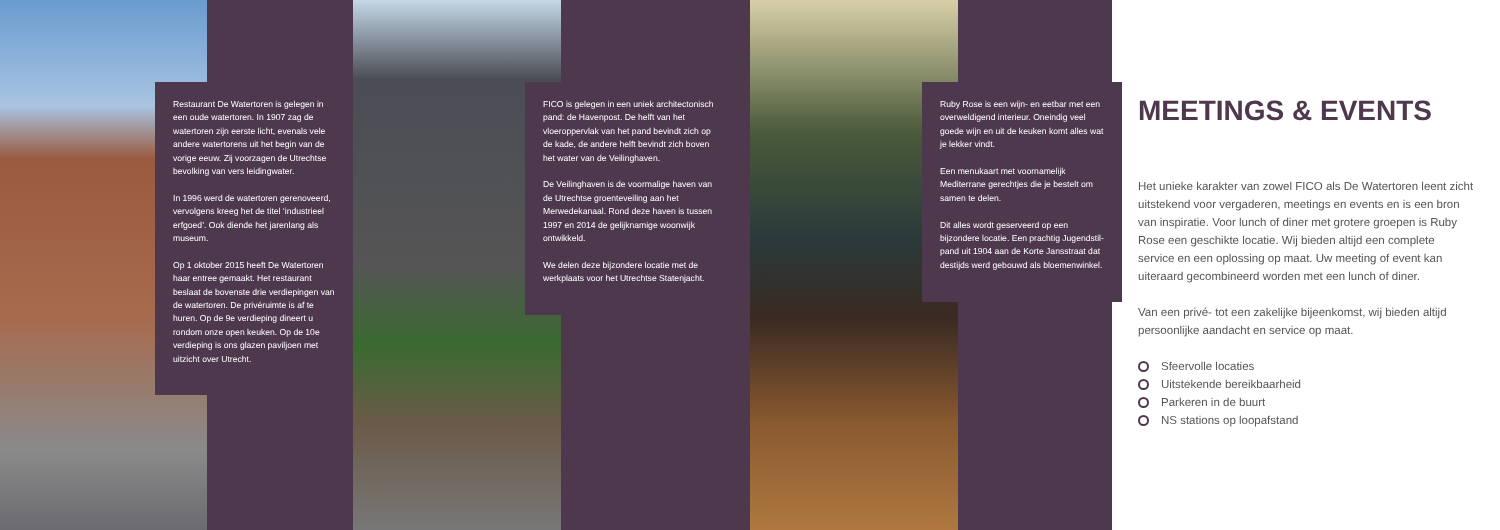Restaurant De Watertoren is gelegen in een oude watertoren. In 1907 zag de watertoren zijn eerste licht, evenals vele andere watertorens uit het begin van de vorige eeuw. Zij voorzagen de Utrechtse bevolking van vers leidingwater.
In 1996 werd de watertoren gerenoveerd, vervolgens kreeg het de titel ‘industrieel erfgoed’. Ook diende het jarenlang als museum.
Op 1 oktober 2015 heeft De Watertoren haar entree gemaakt. Het restaurant beslaat de bovenste drie verdiepingen van de watertoren. De privéruimte is af te huren. Op de 9e verdieping dineert u rondom onze open keuken. Op de 10e verdieping is ons glazen paviljoen met uitzicht over Utrecht.
FICO is gelegen in een uniek architectonisch pand: de Havenpost. De helft van het vloeroppervlak van het pand bevindt zich op de kade, de andere helft bevindt zich boven het water van de Veilinghaven.
De Veilinghaven is de voormalige haven van de Utrechtse groenteveiling aan het Merwedekanaal. Rond deze haven is tussen 1997 en 2014 de gelijknamige woonwijk ontwikkeld.
We delen deze bijzondere locatie met de werkplaats voor het Utrechtse Statenjacht.
Ruby Rose is een wijn- en eetbar met een overweldigend interieur. Oneindig veel goede wijn en uit de keuken komt alles wat je lekker vindt.
Een menukaart met voornamelijk Mediterrane gerechtjes die je bestelt om samen te delen.
Dit alles wordt geserveerd op een bijzondere locatie. Een prachtig Jugendstil-pand uit 1904 aan de Korte Jansstraat dat destijds werd gebouwd als bloemenwinkel.
MEETINGS & EVENTS
Het unieke karakter van zowel FICO als De Watertoren leent zicht uitstekend voor vergaderen, meetings en events en is een bron van inspiratie. Voor lunch of diner met grotere groepen is Ruby Rose een geschikte locatie. Wij bieden altijd een complete service en een oplossing op maat. Uw meeting of event kan uiteraard gecombineerd worden met een lunch of diner.
Van een privé- tot een zakelijke bijeenkomst, wij bieden altijd persoonlijke aandacht en service op maat.
Sfeervolle locaties
Uitstekende bereikbaarheid
Parkeren in de buurt
NS stations op loopafstand